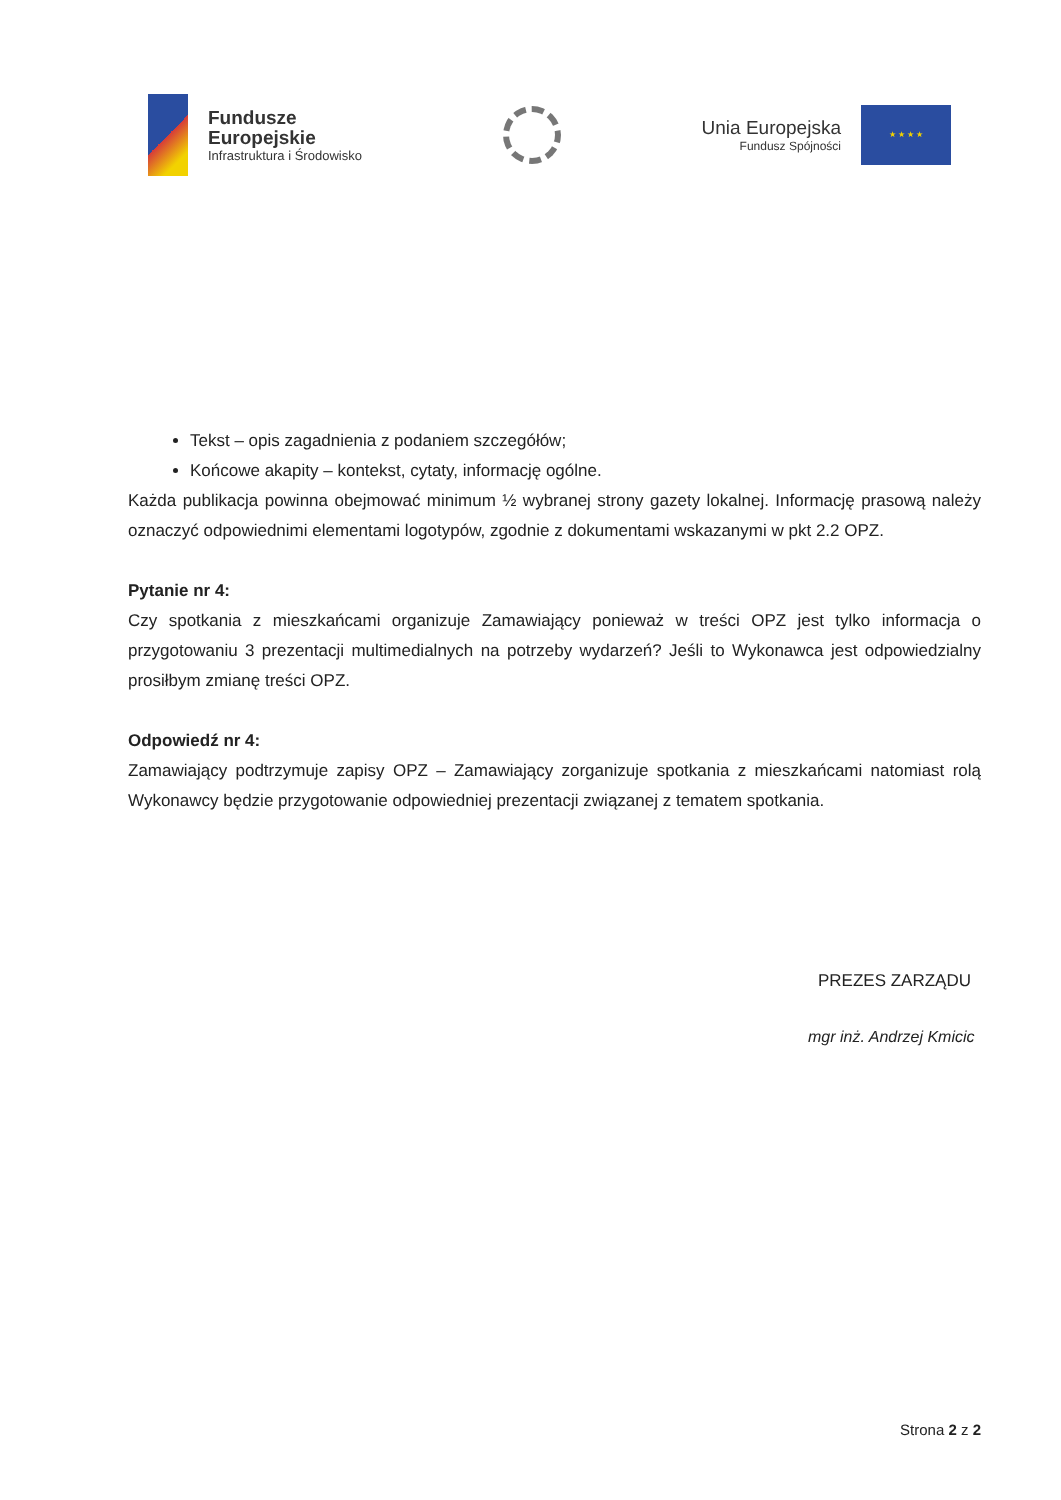Fundusze
Europejskie
Infrastruktura i Środowisko
Unia Europejska
Fundusz Spójności
★ ★ ★ ★
Tekst – opis zagadnienia z podaniem szczegółów;
Końcowe akapity – kontekst, cytaty, informację ogólne.
Każda publikacja powinna obejmować minimum ½ wybranej strony gazety lokalnej. Informację prasową należy oznaczyć odpowiednimi elementami logotypów, zgodnie z dokumentami wskazanymi w pkt 2.2 OPZ.
Pytanie nr 4:
Czy spotkania z mieszkańcami organizuje Zamawiający ponieważ w treści OPZ jest tylko informacja o przygotowaniu 3 prezentacji multimedialnych na potrzeby wydarzeń? Jeśli to Wykonawca jest odpowiedzialny prosiłbym zmianę treści OPZ.
Odpowiedź nr 4:
Zamawiający podtrzymuje zapisy OPZ – Zamawiający zorganizuje spotkania z mieszkańcami natomiast rolą Wykonawcy będzie przygotowanie odpowiedniej prezentacji związanej z tematem spotkania.
PREZES ZARZĄDU
mgr inż. Andrzej Kmicic
Strona 2 z 2